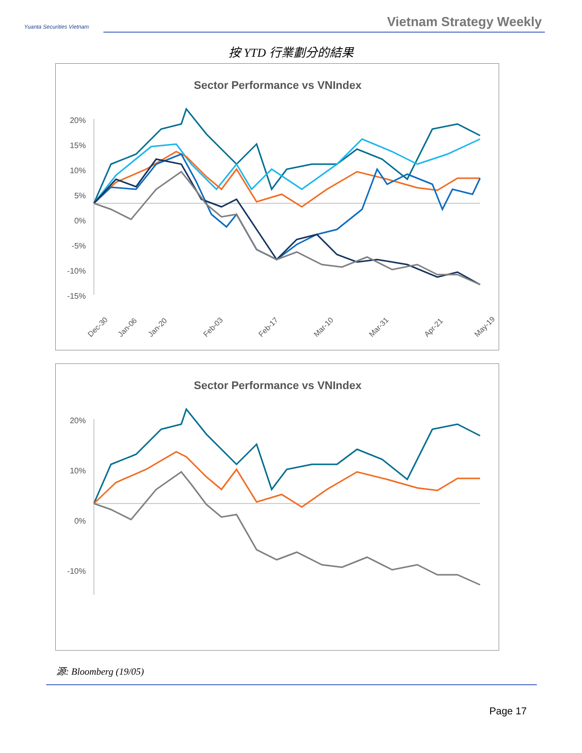Yuanta Securities Vietnam
Vietnam Strategy Weekly
按 YTD 行業劃分的結果
Sector Performance vs VNIndex
20%
15%
10%
5%
0%
-5%
-10%
-15%
Dec-30
Jan-06
Jan-20
Feb-03
Feb-17
Mar-10
Mar-31
Apr-21
May-19
Sector Performance vs VNIndex
20%
10%
0%
-10%
源: Bloomberg (19/05)
Page 17